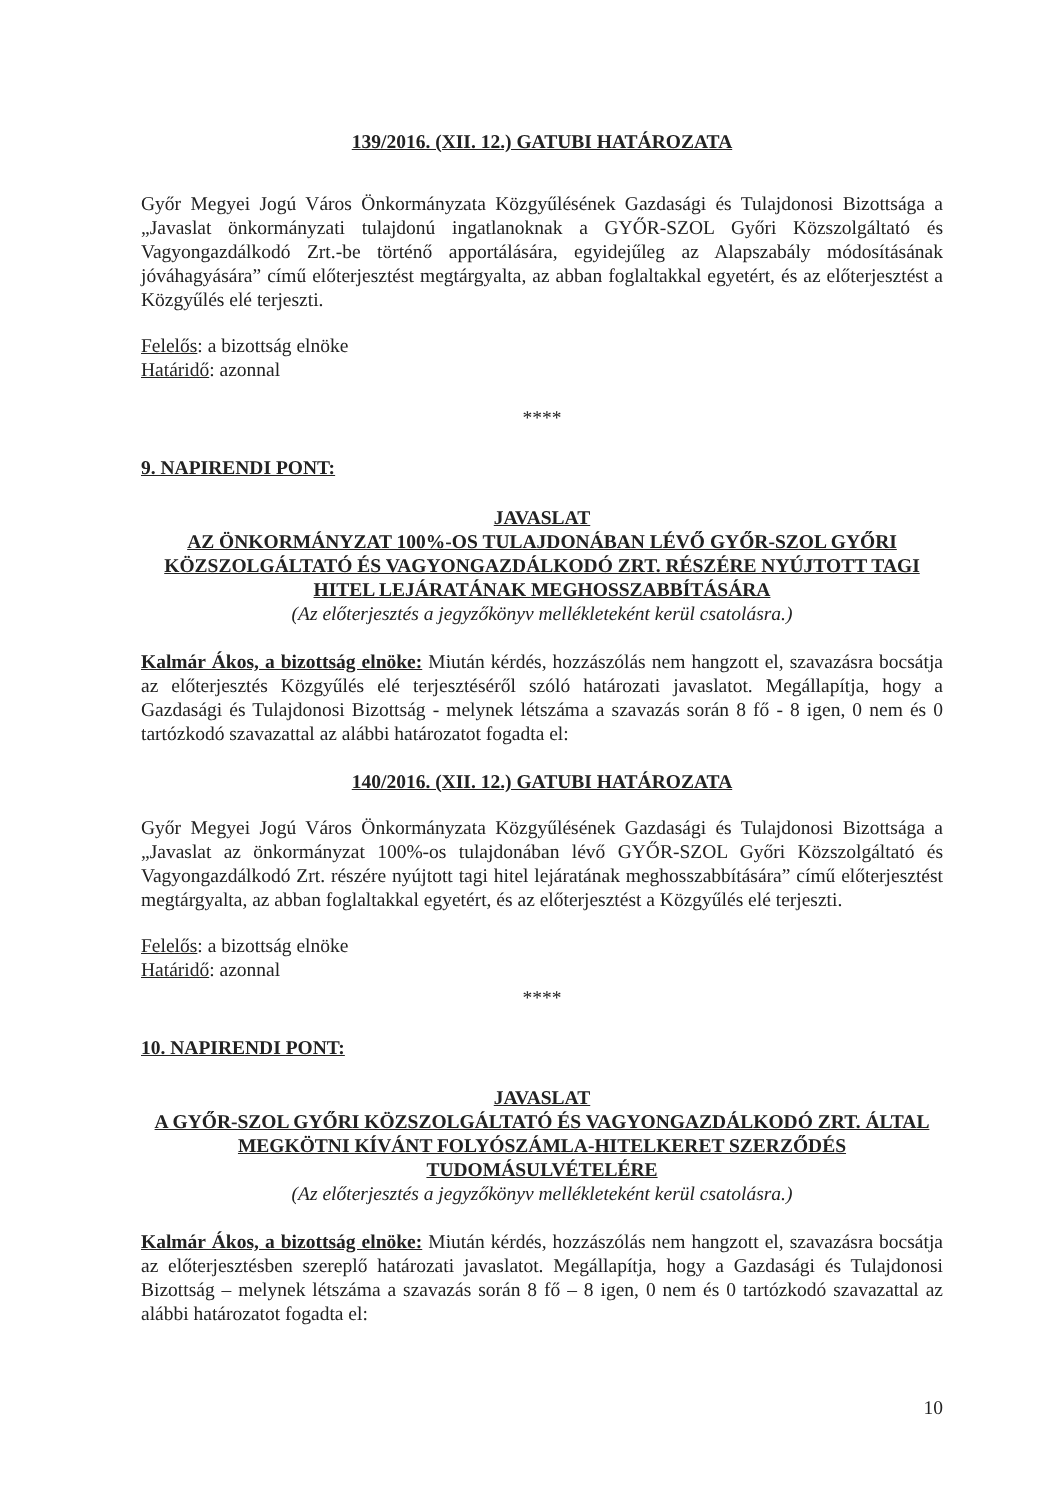139/2016. (XII. 12.) GATUBI HATÁROZATA
Győr Megyei Jogú Város Önkormányzata Közgyűlésének Gazdasági és Tulajdonosi Bizottsága a „Javaslat önkormányzati tulajdonú ingatlanoknak a GYŐR-SZOL Győri Közszolgáltató és Vagyongazdálkodó Zrt.-be történő apportálására, egyidejűleg az Alapszabály módosításának jóváhagyására” című előterjesztést megtárgyalta, az abban foglaltakkal egyetért, és az előterjesztést a Közgyűlés elé terjeszti.
Felelős: a bizottság elnöke
Határidő: azonnal
****
9. NAPIRENDI PONT:
JAVASLAT
AZ ÖNKORMÁNYZAT 100%-OS TULAJDONÁBAN LÉVŐ GYŐR-SZOL GYŐRI KÖZSZOLGÁLTATÓ ÉS VAGYONGAZDÁLKODÓ ZRT. RÉSZÉRE NYÚJTOTT TAGI HITEL LEJÁRATÁNAK MEGHOSSZABBÍTÁSÁRA
(Az előterjesztés a jegyzőkönyv mellékleteként kerül csatolásra.)
Kalmár Ákos, a bizottság elnöke: Miután kérdés, hozzászólás nem hangzott el, szavazásra bocsátja az előterjesztés Közgyűlés elé terjesztéséről szóló határozati javaslatot. Megállapítja, hogy a Gazdasági és Tulajdonosi Bizottság - melynek létszáma a szavazás során 8 fő - 8 igen, 0 nem és 0 tartózkodó szavazattal az alábbi határozatot fogadta el:
140/2016. (XII. 12.) GATUBI HATÁROZATA
Győr Megyei Jogú Város Önkormányzata Közgyűlésének Gazdasági és Tulajdonosi Bizottsága a „Javaslat az önkormányzat 100%-os tulajdonában lévő GYŐR-SZOL Győri Közszolgáltató és Vagyongazdálkodó Zrt. részére nyújtott tagi hitel lejáratának meghosszabbítására” című előterjesztést megtárgyalta, az abban foglaltakkal egyetért, és az előterjesztést a Közgyűlés elé terjeszti.
Felelős: a bizottság elnöke
Határidő: azonnal
****
10. NAPIRENDI PONT:
JAVASLAT
A GYŐR-SZOL GYŐRI KÖZSZOLGÁLTATÓ ÉS VAGYONGAZDÁLKODÓ ZRT. ÁLTAL MEGKÖTNI KÍVÁNT FOLYÓSZÁMLA-HITELKERET SZERZŐDÉS TUDOMÁSULVÉTELÉRE
(Az előterjesztés a jegyzőkönyv mellékleteként kerül csatolásra.)
Kalmár Ákos, a bizottság elnöke: Miután kérdés, hozzászólás nem hangzott el, szavazásra bocsátja az előterjesztésben szereplő határozati javaslatot. Megállapítja, hogy a Gazdasági és Tulajdonosi Bizottság – melynek létszáma a szavazás során 8 fő – 8 igen, 0 nem és 0 tartózkodó szavazattal az alábbi határozatot fogadta el:
10